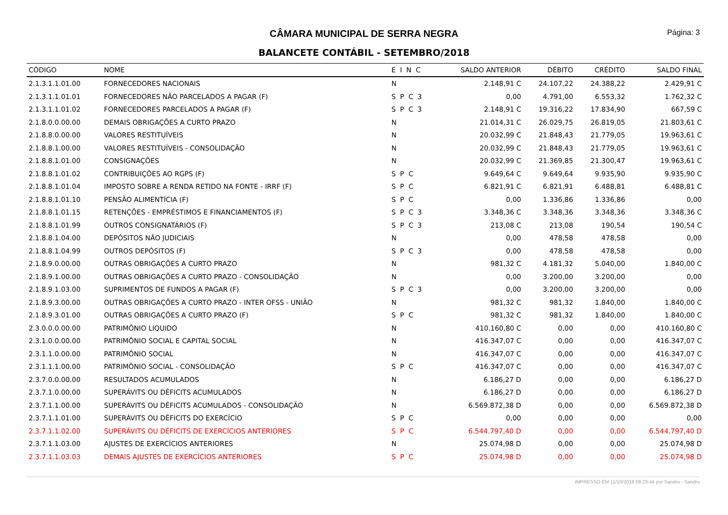CÂMARA MUNICIPAL DE SERRA NEGRA
Página: 3
BALANCETE CONTÁBIL - SETEMBRO/2018
| CÓDIGO | NOME | E I N C | SALDO ANTERIOR | DÉBITO | CRÉDITO | SALDO FINAL |
| --- | --- | --- | --- | --- | --- | --- |
| 2.1.3.1.1.01.00 | FORNECEDORES NACIONAIS | N | 2.148,91 C | 24.107,22 | 24.388,22 | 2.429,91 C |
| 2.1.3.1.1.01.01 | FORNECEDORES NÃO PARCELADOS A PAGAR (F) | S P C 3 | 0,00 | 4.791,00 | 6.553,32 | 1.762,32 C |
| 2.1.3.1.1.01.02 | FORNECEDORES PARCELADOS A PAGAR (F) | S P C 3 | 2.148,91 C | 19.316,22 | 17.834,90 | 667,59 C |
| 2.1.8.0.0.00.00 | DEMAIS OBRIGAÇÕES A CURTO PRAZO | N | 21.014,31 C | 26.029,75 | 26.819,05 | 21.803,61 C |
| 2.1.8.8.0.00.00 | VALORES RESTITUÍVEIS | N | 20.032,99 C | 21.848,43 | 21.779,05 | 19.963,61 C |
| 2.1.8.8.1.00.00 | VALORES RESTITUÍVEIS - CONSOLIDAÇÃO | N | 20.032,99 C | 21.848,43 | 21.779,05 | 19.963,61 C |
| 2.1.8.8.1.01.00 | CONSIGNAÇÕES | N | 20.032,99 C | 21.369,85 | 21.300,47 | 19.963,61 C |
| 2.1.8.8.1.01.02 | CONTRIBUIÇÕES AO RGPS (F) | S P C | 9.649,64 C | 9.649,64 | 9.935,90 | 9.935,90 C |
| 2.1.8.8.1.01.04 | IMPOSTO SOBRE A RENDA RETIDO NA FONTE - IRRF (F) | S P C | 6.821,91 C | 6.821,91 | 6.488,81 | 6.488,81 C |
| 2.1.8.8.1.01.10 | PENSÃO ALIMENTÍCIA (F) | S P C | 0,00 | 1.336,86 | 1.336,86 | 0,00 |
| 2.1.8.8.1.01.15 | RETENÇÕES - EMPRÉSTIMOS E FINANCIAMENTOS (F) | S P C 3 | 3.348,36 C | 3.348,36 | 3.348,36 | 3.348,36 C |
| 2.1.8.8.1.01.99 | OUTROS CONSIGNATÁRIOS (F) | S P C 3 | 213,08 C | 213,08 | 190,54 | 190,54 C |
| 2.1.8.8.1.04.00 | DEPÓSITOS NÃO JUDICIAIS | N | 0,00 | 478,58 | 478,58 | 0,00 |
| 2.1.8.8.1.04.99 | OUTROS DEPÓSITOS (F) | S P C 3 | 0,00 | 478,58 | 478,58 | 0,00 |
| 2.1.8.9.0.00.00 | OUTRAS OBRIGAÇÕES A CURTO PRAZO | N | 981,32 C | 4.181,32 | 5.040,00 | 1.840,00 C |
| 2.1.8.9.1.00.00 | OUTRAS OBRIGAÇÕES A CURTO PRAZO - CONSOLIDAÇÃO | N | 0,00 | 3.200,00 | 3.200,00 | 0,00 |
| 2.1.8.9.1.03.00 | SUPRIMENTOS DE FUNDOS A PAGAR (F) | S P C 3 | 0,00 | 3.200,00 | 3.200,00 | 0,00 |
| 2.1.8.9.3.00.00 | OUTRAS OBRIGAÇÕES A CURTO PRAZO - INTER OFSS - UNIÃO | N | 981,32 C | 981,32 | 1.840,00 | 1.840,00 C |
| 2.1.8.9.3.01.00 | OUTRAS OBRIGAÇÕES A CURTO PRAZO (F) | S P C | 981,32 C | 981,32 | 1.840,00 | 1.840,00 C |
| 2.3.0.0.0.00.00 | PATRIMÔNIO LIQUIDO | N | 410.160,80 C | 0,00 | 0,00 | 410.160,80 C |
| 2.3.1.0.0.00.00 | PATRIMÔNIO SOCIAL E CAPITAL SOCIAL | N | 416.347,07 C | 0,00 | 0,00 | 416.347,07 C |
| 2.3.1.1.0.00.00 | PATRIMÔNIO SOCIAL | N | 416.347,07 C | 0,00 | 0,00 | 416.347,07 C |
| 2.3.1.1.1.00.00 | PATRIMÔNIO SOCIAL - CONSOLIDAÇÃO | S P C | 416.347,07 C | 0,00 | 0,00 | 416.347,07 C |
| 2.3.7.0.0.00.00 | RESULTADOS ACUMULADOS | N | 6.186,27 D | 0,00 | 0,00 | 6.186,27 D |
| 2.3.7.1.0.00.00 | SUPERÁVITS OU DÉFICITS ACUMULADOS | N | 6.186,27 D | 0,00 | 0,00 | 6.186,27 D |
| 2.3.7.1.1.00.00 | SUPERÁVITS OU DÉFICITS ACUMULADOS - CONSOLIDAÇÃO | N | 6.569.872,38 D | 0,00 | 0,00 | 6.569.872,38 D |
| 2.3.7.1.1.01.00 | SUPERÁVITS OU DÉFICITS DO EXERCÍCIO | S P C | 0,00 | 0,00 | 0,00 | 0,00 |
| 2.3.7.1.1.02.00 | SUPERÁVITS OU DÉFICITS DE EXERCÍCIOS ANTERIORES | S P C | 6.544.797,40 D | 0,00 | 0,00 | 6.544.797,40 D |
| 2.3.7.1.1.03.00 | AJUSTES DE EXERCÍCIOS ANTERIORES | N | 25.074,98 D | 0,00 | 0,00 | 25.074,98 D |
| 2.3.7.1.1.03.03 | DEMAIS AJUSTES DE EXERCÍCIOS ANTERIORES | S P C | 25.074,98 D | 0,00 | 0,00 | 25.074,98 D |
IMPRESSO EM 11/10/2018 09:23:44 por Sandro - Sandro